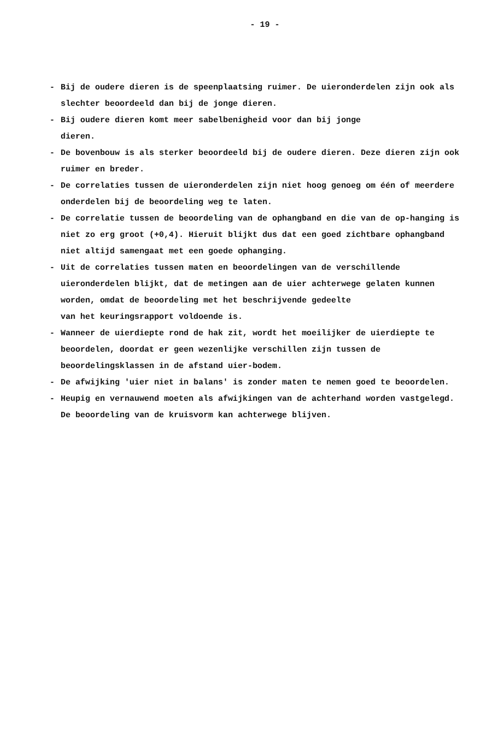- 19 -
- Bij de oudere dieren is de speenplaatsing ruimer. De uieronderdelen zijn ook als slechter beoordeeld dan bij de jonge dieren.
- Bij oudere dieren komt meer sabelbenigheid voor dan bij jonge
dieren.
- De bovenbouw is als sterker beoordeeld bij de oudere dieren. Deze dieren zijn ook ruimer en breder.
- De correlaties tussen de uieronderdelen zijn niet hoog genoeg om één of meerdere onderdelen bij de beoordeling weg te laten.
- De correlatie tussen de beoordeling van de ophangband en die van de op-hanging is niet zo erg groot (+0,4). Hieruit blijkt dus dat een goed zichtbare ophangband niet altijd samengaat met een goede ophanging.
- Uit de correlaties tussen maten en beoordelingen van de verschillende uieronderdelen blijkt, dat de metingen aan de uier achterwege gelaten kunnen worden, omdat de beoordeling met het beschrijvende gedeelte
van het keuringsrapport voldoende is.
- Wanneer de uierdiepte rond de hak zit, wordt het moeilijker de uierdiepte te beoordelen, doordat er geen wezenlijke verschillen zijn tussen de beoordelingsklassen in de afstand uier-bodem.
- De afwijking 'uier niet in balans' is zonder maten te nemen goed te beoordelen.
- Heupig en vernauwend moeten als afwijkingen van de achterhand worden vastgelegd. De beoordeling van de kruisvorm kan achterwege blijven.